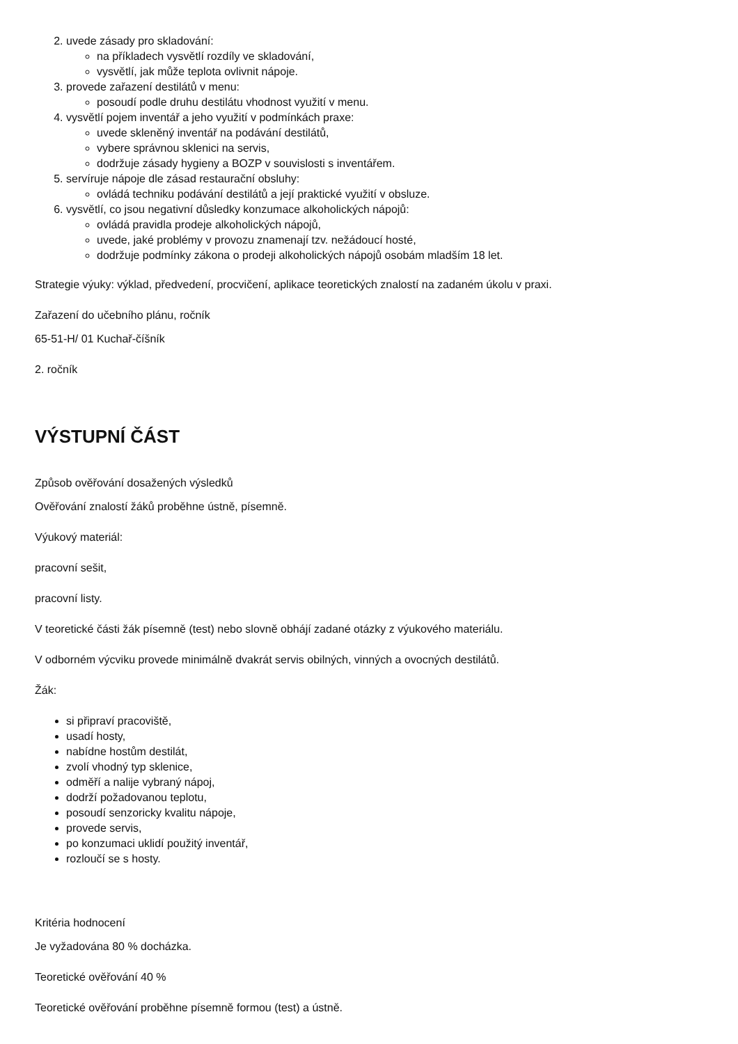2. uvede zásady pro skladování:
na příkladech vysvětlí rozdíly ve skladování,
vysvětlí, jak může teplota ovlivnit nápoje.
3. provede zařazení destilátů v menu:
posoudí podle druhu destilátu vhodnost využití v menu.
4. vysvětlí pojem inventář a jeho využití v podmínkách praxe:
uvede skleněný inventář na podávání destilátů,
vybere správnou sklenici na servis,
dodržuje zásady hygieny a BOZP v souvislosti s inventářem.
5. servíruje nápoje dle zásad restaurační obsluhy:
ovládá techniku podávání destilátů a její praktické využití v obsluze.
6. vysvětlí, co jsou negativní důsledky konzumace alkoholických nápojů:
ovládá pravidla prodeje alkoholických nápojů,
uvede, jaké problémy v provozu znamenají tzv. nežádoucí hosté,
dodržuje podmínky zákona o prodeji alkoholických nápojů osobám mladším 18 let.
Strategie výuky: výklad, předvedení, procvičení, aplikace teoretických znalostí na zadaném úkolu v praxi.
Zařazení do učebního plánu, ročník
65-51-H/ 01 Kuchař-číšník
2. ročník
VÝSTUPNÍ ČÁST
Způsob ověřování dosažených výsledků
Ověřování znalostí žáků proběhne ústně, písemně.
Výukový materiál:
pracovní sešit,
pracovní listy.
V teoretické části žák písemně (test) nebo slovně obhájí zadané otázky z výukového materiálu.
V odborném výcviku provede minimálně dvakrát servis obilných, vinných a ovocných destilátů.
Žák:
si připraví pracoviště,
usadí hosty,
nabídne hostům destilát,
zvolí vhodný typ sklenice,
odměří a nalije vybraný nápoj,
dodrží požadovanou teplotu,
posoudí senzoricky kvalitu nápoje,
provede servis,
po konzumaci uklidí použitý inventář,
rozloučí se s hosty.
Kritéria hodnocení
Je vyžadována 80 % docházka.
Teoretické ověřování 40 %
Teoretické ověřování proběhne písemně formou (test) a ústně.